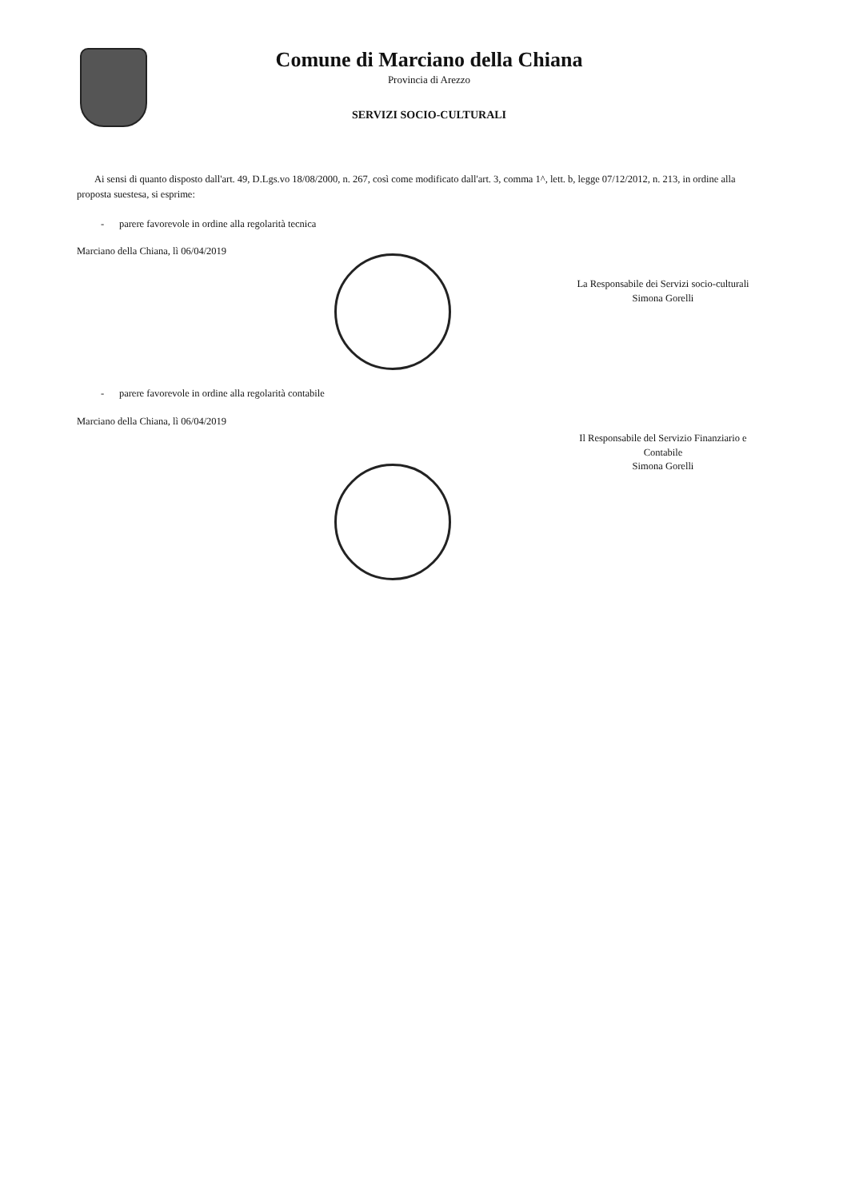Comune di Marciano della Chiana
Provincia di Arezzo
SERVIZI SOCIO-CULTURALI
Ai sensi di quanto disposto dall'art. 49, D.Lgs.vo 18/08/2000, n. 267, così come modificato dall'art. 3, comma 1^, lett. b, legge 07/12/2012, n. 213, in ordine alla proposta suestesa, si esprime:
- parere favorevole in ordine alla regolarità tecnica
Marciano della Chiana, lì 06/04/2019
La Responsabile dei Servizi socio-culturali
Simona Gorelli
- parere favorevole in ordine alla regolarità contabile
Marciano della Chiana, lì 06/04/2019
Il Responsabile del Servizio Finanziario e Contabile
Simona Gorelli